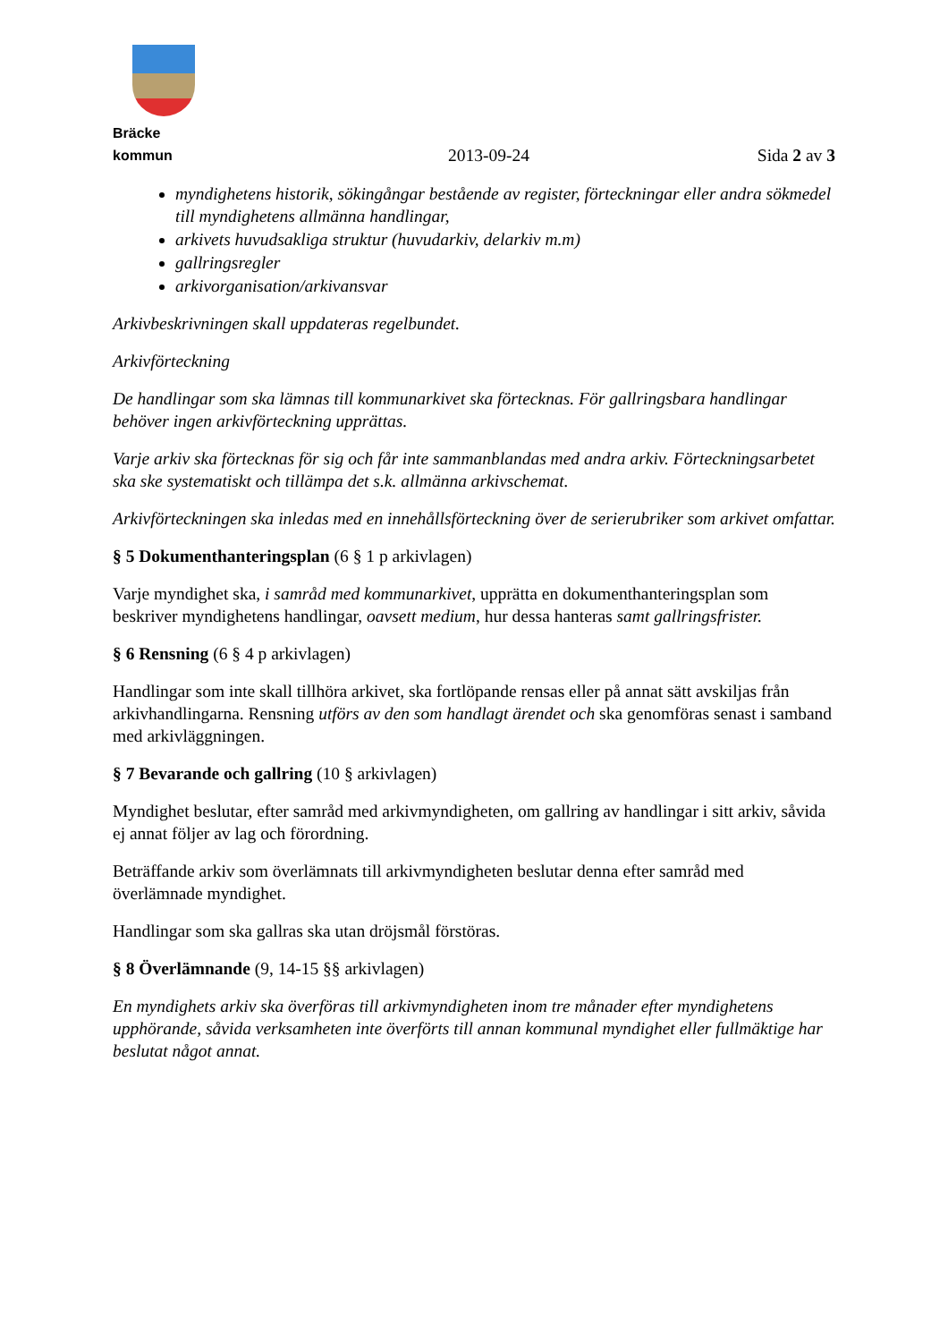Bräcke kommun
2013-09-24
Sida 2 av 3
myndighetens historik, sökingångar bestående av register, förteckningar eller andra sökmedel till myndighetens allmänna handlingar,
arkivets huvudsakliga struktur (huvudarkiv, delarkiv m.m)
gallringsregler
arkivorganisation/arkivansvar
Arkivbeskrivningen skall uppdateras regelbundet.
Arkivförteckning
De handlingar som ska lämnas till kommunarkivet ska förtecknas. För gallringsbara handlingar behöver ingen arkivförteckning upprättas.
Varje arkiv ska förtecknas för sig och får inte sammanblandas med andra arkiv. Förteckningsarbetet ska ske systematiskt och tillämpa det s.k. allmänna arkivschemat.
Arkivförteckningen ska inledas med en innehållsförteckning över de serierubriker som arkivet omfattar.
§ 5 Dokumenthanteringsplan (6 § 1 p arkivlagen)
Varje myndighet ska, i samråd med kommunarkivet, upprätta en dokumenthanteringsplan som beskriver myndighetens handlingar, oavsett medium, hur dessa hanteras samt gallringsfrister.
§ 6 Rensning (6 § 4 p arkivlagen)
Handlingar som inte skall tillhöra arkivet, ska fortlöpande rensas eller på annat sätt avskiljas från arkivhandlingarna. Rensning utförs av den som handlagt ärendet och ska genomföras senast i samband med arkivläggningen.
§ 7 Bevarande och gallring (10 § arkivlagen)
Myndighet beslutar, efter samråd med arkivmyndigheten, om gallring av handlingar i sitt arkiv, såvida ej annat följer av lag och förordning.
Beträffande arkiv som överlämnats till arkivmyndigheten beslutar denna efter samråd med överlämnade myndighet.
Handlingar som ska gallras ska utan dröjsmål förstöras.
§ 8 Överlämnande (9, 14-15 §§ arkivlagen)
En myndighets arkiv ska överföras till arkivmyndigheten inom tre månader efter myndighetens upphörande, såvida verksamheten inte överförts till annan kommunal myndighet eller fullmäktige har beslutat något annat.